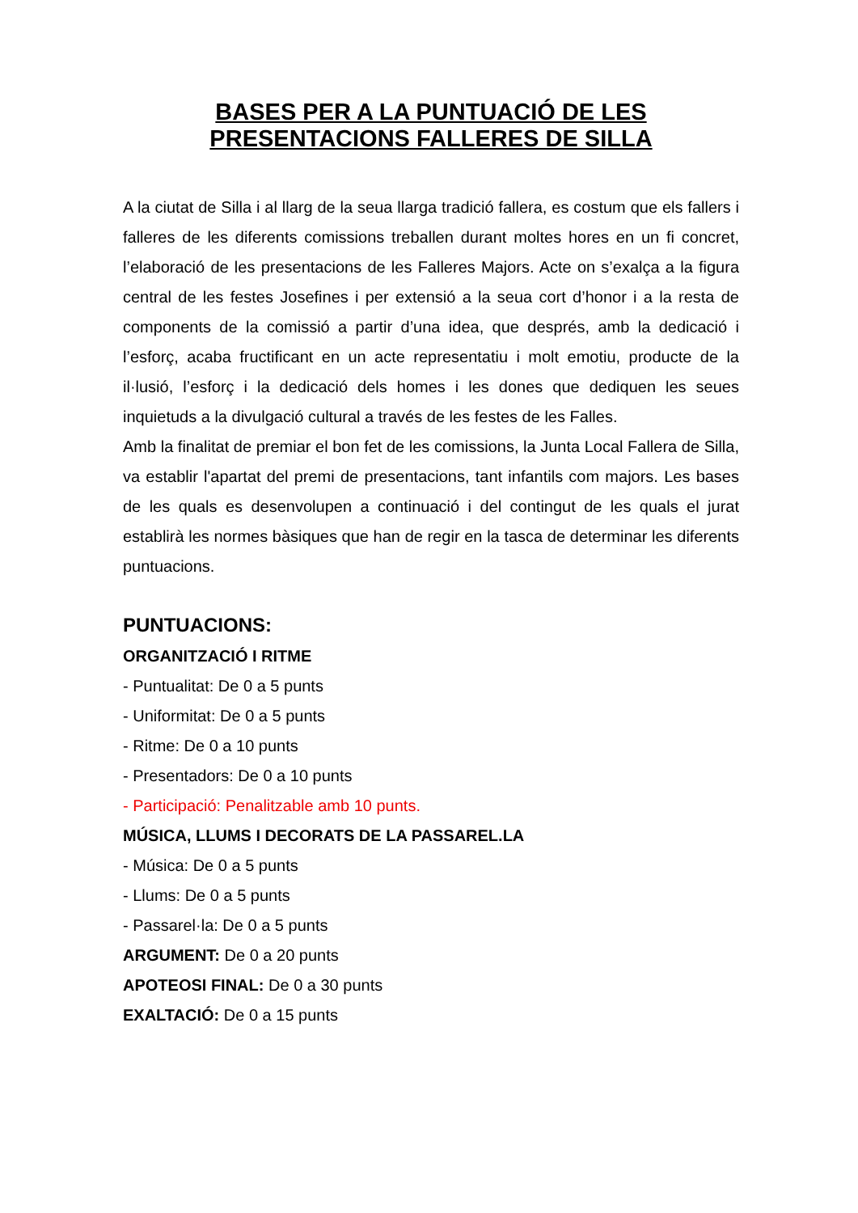BASES PER A LA PUNTUACIÓ DE LES
PRESENTACIONS FALLERES DE SILLA
A la ciutat de Silla i al llarg de la seua llarga tradició fallera, es costum que els fallers i falleres de les diferents comissions treballen durant moltes hores en un fi concret, l’elaboració de les presentacions de les Falleres Majors. Acte on s’exalça a la figura central de les festes Josefines i per extensió a la seua cort d’honor i a la resta de components de la comissió a partir d’una idea, que després, amb la dedicació i l’esforç, acaba fructificant en un acte representatiu i molt emotiu, producte de la il·lusió, l’esforç i la dedicació dels homes i les dones que dediquen les seues inquietuds a la divulgació cultural a través de les festes de les Falles.
Amb la finalitat de premiar el bon fet de les comissions, la Junta Local Fallera de Silla, va establir l'apartat del premi de presentacions, tant infantils com majors. Les bases de les quals es desenvolupen a continuació i del contingut de les quals el jurat establirà les normes bàsiques que han de regir en la tasca de determinar les diferents puntuacions.
PUNTUACIONS:
ORGANITZACIÓ I RITME
- Puntualitat: De 0 a 5 punts
- Uniformitat: De 0 a 5 punts
- Ritme: De 0 a 10 punts
- Presentadors: De 0 a 10 punts
- Participació: Penalitzable amb 10 punts.
MÚSICA, LLUMS I DECORATS DE LA PASSAREL.LA
- Música: De 0 a 5 punts
- Llums: De 0 a 5 punts
- Passarel·la: De 0 a 5 punts
ARGUMENT: De 0 a 20 punts
APOTEOSI FINAL: De 0 a 30 punts
EXALTACIÓ: De 0 a 15 punts